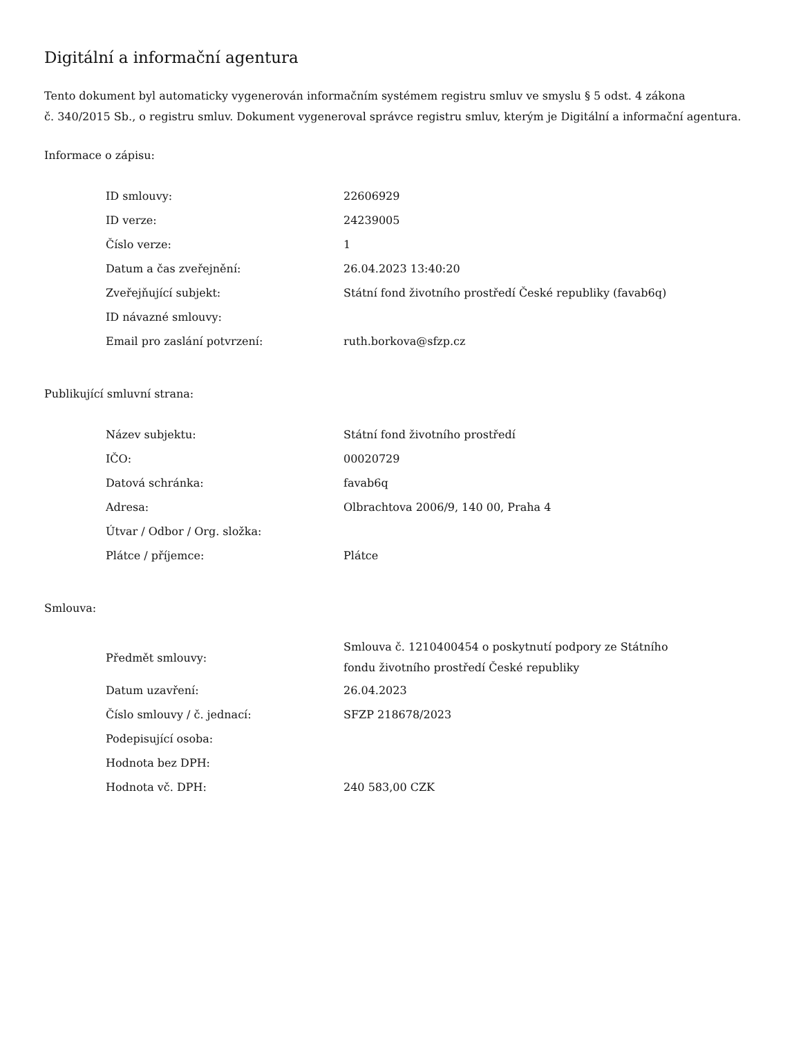Digitální a informační agentura
Tento dokument byl automaticky vygenerován informačním systémem registru smluv ve smyslu § 5 odst. 4 zákona
č. 340/2015 Sb., o registru smluv. Dokument vygeneroval správce registru smluv, kterým je Digitální a informační agentura.
Informace o zápisu:
| ID smlouvy: | 22606929 |
| ID verze: | 24239005 |
| Číslo verze: | 1 |
| Datum a čas zveřejnění: | 26.04.2023 13:40:20 |
| Zveřejňující subjekt: | Státní fond životního prostředí České republiky (favab6q) |
| ID návazné smlouvy: | |
| Email pro zaslání potvrzení: | ruth.borkova@sfzp.cz |
Publikující smluvní strana:
| Název subjektu: | Státní fond životního prostředí |
| IČO: | 00020729 |
| Datová schránka: | favab6q |
| Adresa: | Olbrachtova 2006/9, 140 00, Praha 4 |
| Útvar / Odbor / Org. složka: | |
| Plátce / příjemce: | Plátce |
Smlouva:
| Předmět smlouvy: | Smlouva č. 1210400454 o poskytnutí podpory ze Státního fondu životního prostředí České republiky |
| Datum uzavření: | 26.04.2023 |
| Číslo smlouvy / č. jednací: | SFZP 218678/2023 |
| Podepisující osoba: | |
| Hodnota bez DPH: | |
| Hodnota vč. DPH: | 240 583,00 CZK |